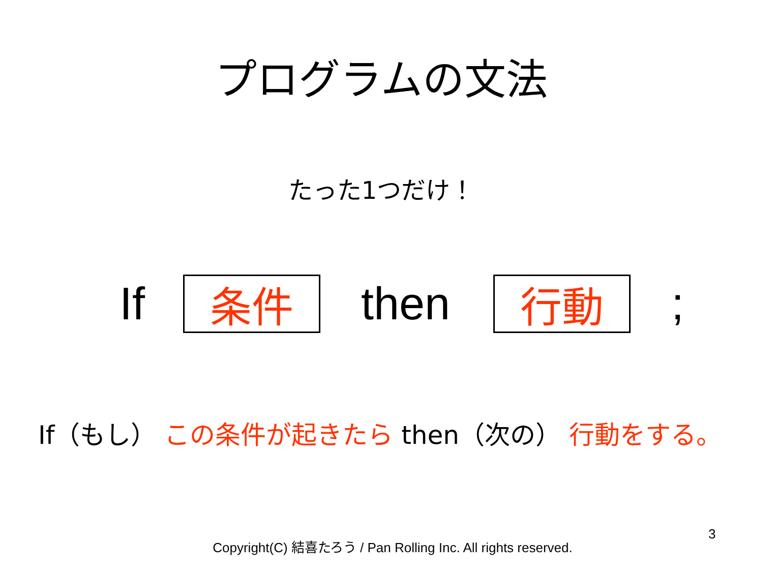プログラムの文法
たった1つだけ！
If
条件
then
行動
;
If（もし） この条件が起きたら then（次の） 行動をする。
Copyright(C) 結喜たろう / Pan Rolling Inc. All rights reserved.
3